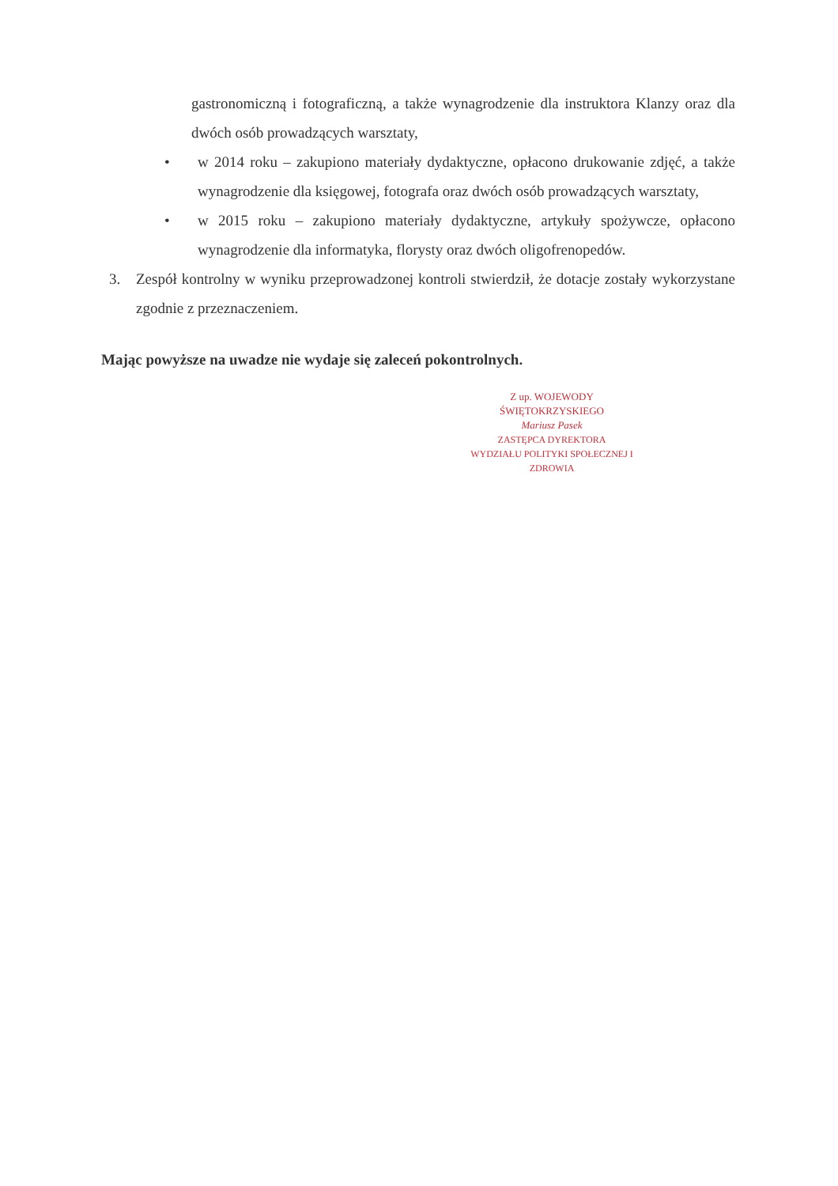gastronomiczną i fotograficzną, a także wynagrodzenie dla instruktora Klanzy oraz dla dwóch osób prowadzących warsztaty,
• w 2014 roku – zakupiono materiały dydaktyczne, opłacono drukowanie zdjęć, a także wynagrodzenie dla księgowej, fotografa oraz dwóch osób prowadzących warsztaty,
• w 2015 roku – zakupiono materiały dydaktyczne, artykuły spożywcze, opłacono wynagrodzenie dla informatyka, florysty oraz dwóch oligofrenopedów.
3. Zespół kontrolny w wyniku przeprowadzonej kontroli stwierdził, że dotacje zostały wykorzystane zgodnie z przeznaczeniem.
Mając powyższe na uwadze nie wydaje się zaleceń pokontrolnych.
Z up. WOJEWODY ŚWIĘTOKRZYSKIEGO
Mariusz Pasek
ZASTĘPCA DYREKTORA
WYDZIAŁU POLITYKI SPOŁECZNEJ I ZDROWIA